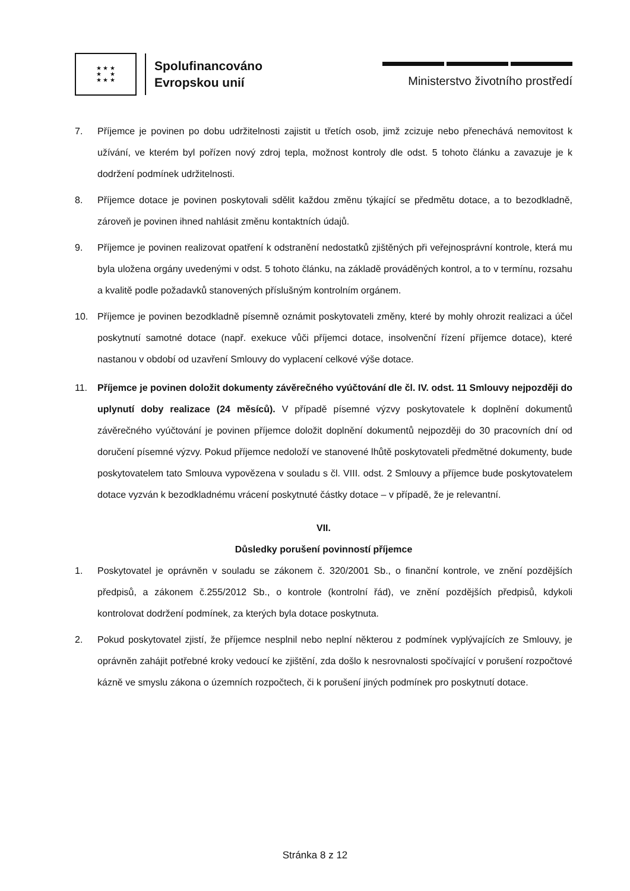★ ★ ★
★ ★
★ ★ ★
Spolufinancováno
Evropskou unií
Ministerstvo životního prostředí
7. Příjemce je povinen po dobu udržitelnosti zajistit u třetích osob, jimž zcizuje nebo přenechává nemovitost k užívání, ve kterém byl pořízen nový zdroj tepla, možnost kontroly dle odst. 5 tohoto článku a zavazuje je k dodržení podmínek udržitelnosti.
8. Příjemce dotace je povinen poskytovali sdělit každou změnu týkající se předmětu dotace, a to bezodkladně, zároveň je povinen ihned nahlásit změnu kontaktních údajů.
9. Příjemce je povinen realizovat opatření k odstranění nedostatků zjištěných při veřejnosprávní kontrole, která mu byla uložena orgány uvedenými v odst. 5 tohoto článku, na základě prováděných kontrol, a to v termínu, rozsahu a kvalitě podle požadavků stanovených příslušným kontrolním orgánem.
10. Příjemce je povinen bezodkladně písemně oznámit poskytovateli změny, které by mohly ohrozit realizaci a účel poskytnutí samotné dotace (např. exekuce vůči příjemci dotace, insolvenční řízení příjemce dotace), které nastanou v období od uzavření Smlouvy do vyplacení celkové výše dotace.
11. Příjemce je povinen doložit dokumenty závěrečného vyúčtování dle čl. IV. odst. 11 Smlouvy nejpozději do uplynutí doby realizace (24 měsíců). V případě písemné výzvy poskytovatele k doplnění dokumentů závěrečného vyúčtování je povinen příjemce doložit doplnění dokumentů nejpozději do 30 pracovních dní od doručení písemné výzvy. Pokud příjemce nedoloží ve stanovené lhůtě poskytovateli předmětné dokumenty, bude poskytovatelem tato Smlouva vypovězena v souladu s čl. VIII. odst. 2 Smlouvy a příjemce bude poskytovatelem dotace vyzván k bezodkladnému vrácení poskytnuté částky dotace – v případě, že je relevantní.
VII.
Důsledky porušení povinností příjemce
1. Poskytovatel je oprávněn v souladu se zákonem č. 320/2001 Sb., o finanční kontrole, ve znění pozdějších předpisů, a zákonem č.255/2012 Sb., o kontrole (kontrolní řád), ve znění pozdějších předpisů, kdykoli kontrolovat dodržení podmínek, za kterých byla dotace poskytnuta.
2. Pokud poskytovatel zjistí, že příjemce nesplnil nebo neplní některou z podmínek vyplývajících ze Smlouvy, je oprávněn zahájit potřebné kroky vedoucí ke zjištění, zda došlo k nesrovnalosti spočívající v porušení rozpočtové kázně ve smyslu zákona o územních rozpočtech, či k porušení jiných podmínek pro poskytnutí dotace.
Stránka 8 z 12